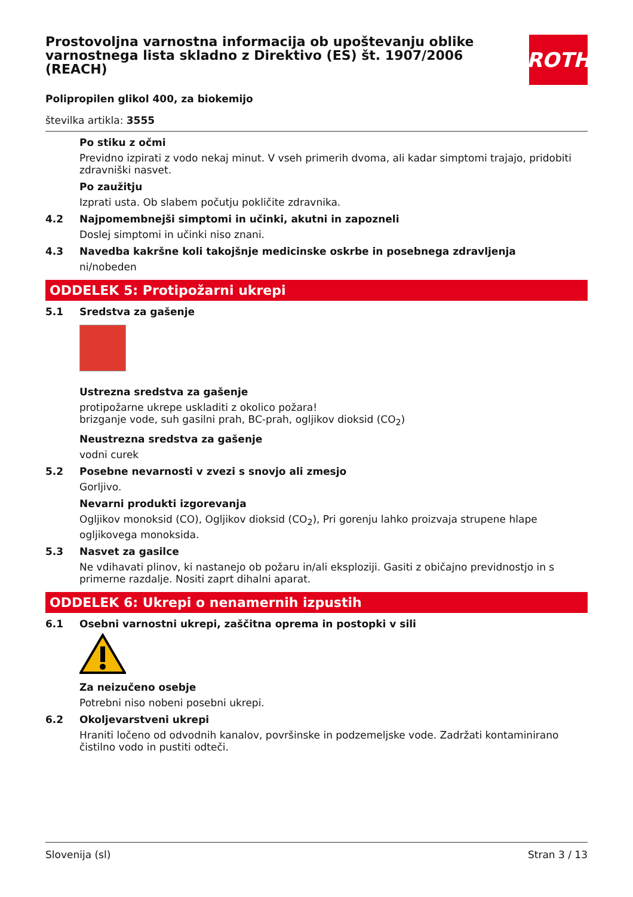ROTH
Prostovoljna varnostna informacija ob upoštevanju oblike varnostnega lista skladno z Direktivo (ES) št. 1907/2006 (REACH)
Polipropilen glikol 400, za biokemijo
številka artikla: 3555
Po stiku z očmi
Previdno izpirati z vodo nekaj minut. V vseh primerih dvoma, ali kadar simptomi trajajo, pridobiti zdravniški nasvet.
Po zaužitju
Izprati usta. Ob slabem počutju pokličite zdravnika.
4.2 Najpomembnejši simptomi in učinki, akutni in zapozneli
Doslej simptomi in učinki niso znani.
4.3 Navedba kakršne koli takojšnje medicinske oskrbe in posebnega zdravljenja
ni/nobeden
ODDELEK 5: Protipožarni ukrepi
5.1 Sredstva za gašenje
Ustrezna sredstva za gašenje
protipožarne ukrepe uskladiti z okolico požara!
brizganje vode, suh gasilni prah, BC-prah, ogljikov dioksid (CO<sub>2</sub>)
Neustrezna sredstva za gašenje
vodni curek
5.2 Posebne nevarnosti v zvezi s snovjo ali zmesjo
Gorljivo.
Nevarni produkti izgorevanja
Ogljikov monoksid (CO), Ogljikov dioksid (CO<sub>2</sub>), Pri gorenju lahko proizvaja strupene hlape ogljikovega monoksida.
5.3 Nasvet za gasilce
Ne vdihavati plinov, ki nastanejo ob požaru in/ali eksploziji. Gasiti z običajno previdnostjo in s primerne razdalje. Nositi zaprt dihalni aparat.
ODDELEK 6: Ukrepi o nenamernih izpustih
6.1 Osebni varnostni ukrepi, zaščitna oprema in postopki v sili
Za neizučeno osebje
Potrebni niso nobeni posebni ukrepi.
6.2 Okoljevarstveni ukrepi
Hraniti ločeno od odvodnih kanalov, površinske in podzemeljske vode. Zadržati kontaminirano čistilno vodo in pustiti odteči.
Slovenija (sl) Stran 3 / 13